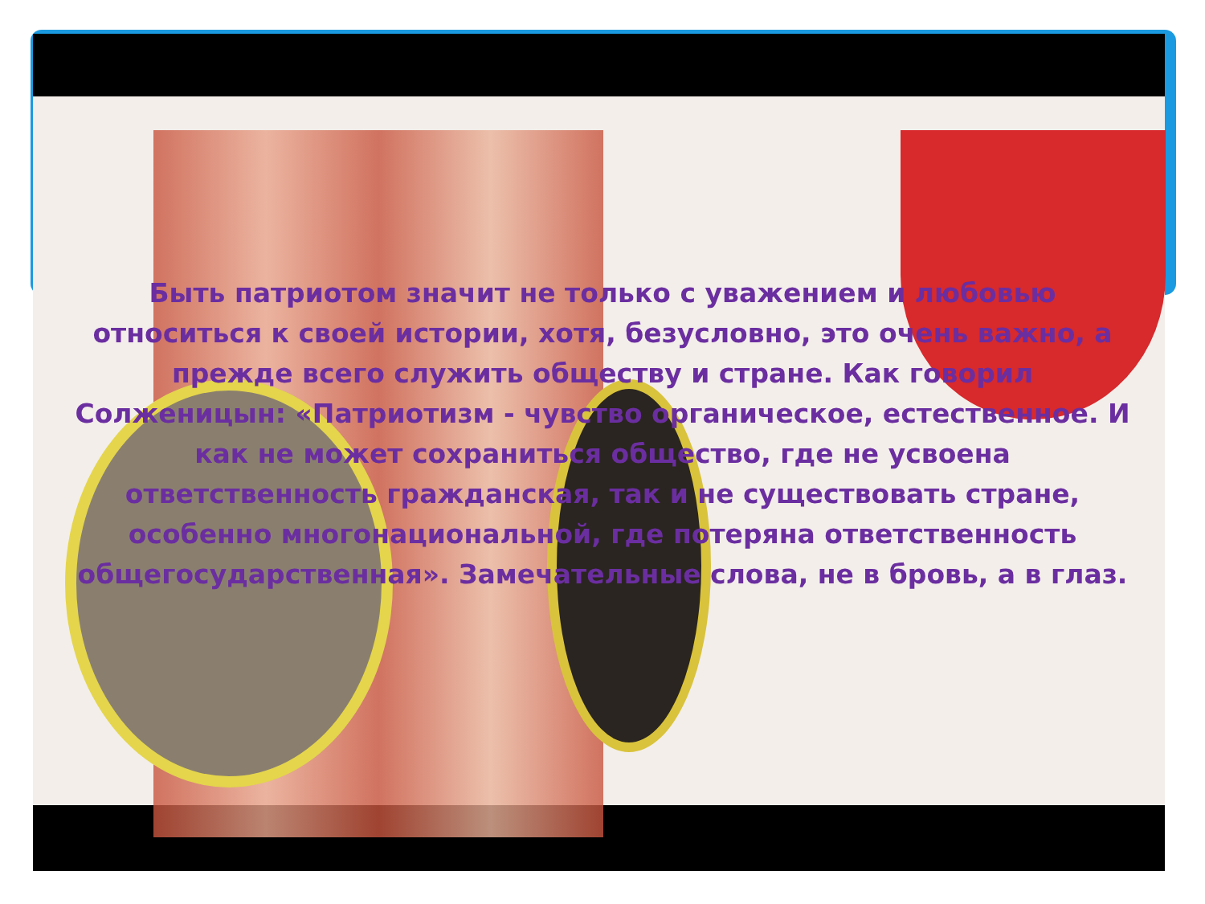Быть патриотом значит не только с уважением и любовью относиться к своей истории, хотя, безусловно, это очень важно, а прежде всего служить обществу и стране. Как говорил Солженицын: «Патриотизм - чувство органическое, естественное. И как не может сохраниться общество, где не усвоена ответственность гражданская, так и не существовать стране, особенно многонациональной, где потеряна ответственность общегосударственная». Замечательные слова, не в бровь, а в глаз.